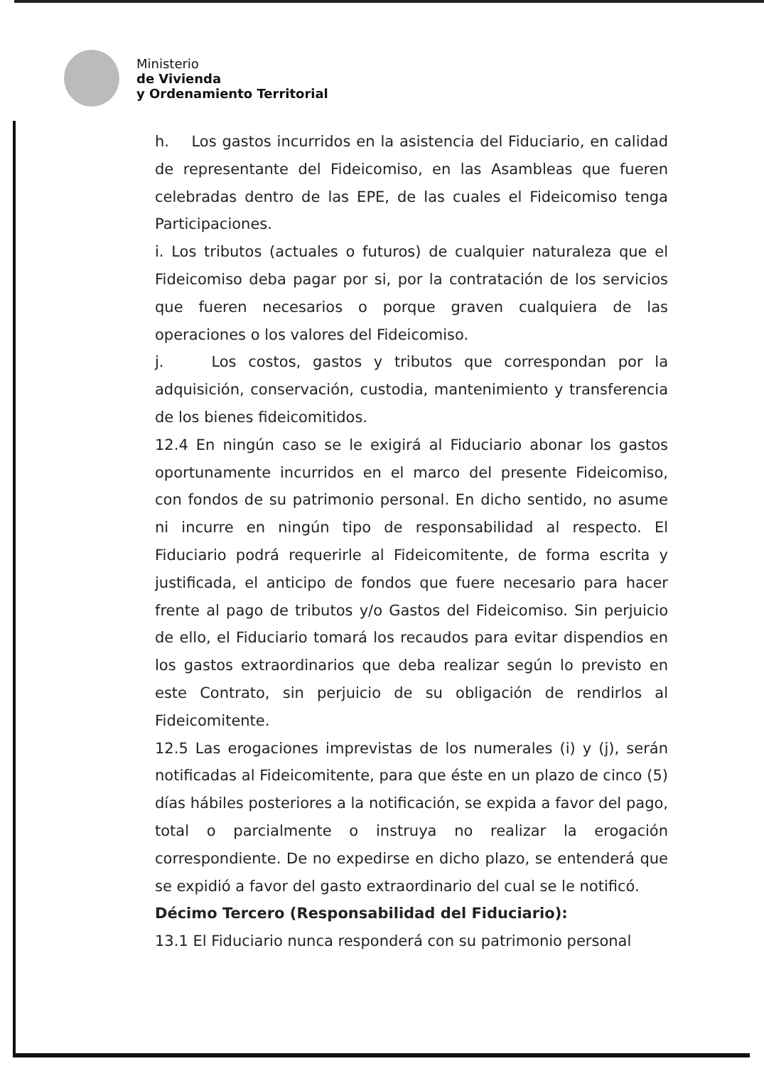Ministerio
de Vivienda
y Ordenamiento Territorial
h. Los gastos incurridos en la asistencia del Fiduciario, en calidad de representante del Fideicomiso, en las Asambleas que fueren celebradas dentro de las EPE, de las cuales el Fideicomiso tenga Participaciones.
i. Los tributos (actuales o futuros) de cualquier naturaleza que el Fideicomiso deba pagar por si, por la contratación de los servicios que fueren necesarios o porque graven cualquiera de las operaciones o los valores del Fideicomiso.
j. Los costos, gastos y tributos que correspondan por la adquisición, conservación, custodia, mantenimiento y transferencia de los bienes fideicomitidos.
12.4 En ningún caso se le exigirá al Fiduciario abonar los gastos oportunamente incurridos en el marco del presente Fideicomiso, con fondos de su patrimonio personal. En dicho sentido, no asume ni incurre en ningún tipo de responsabilidad al respecto. El Fiduciario podrá requerirle al Fideicomitente, de forma escrita y justificada, el anticipo de fondos que fuere necesario para hacer frente al pago de tributos y/o Gastos del Fideicomiso. Sin perjuicio de ello, el Fiduciario tomará los recaudos para evitar dispendios en los gastos extraordinarios que deba realizar según lo previsto en este Contrato, sin perjuicio de su obligación de rendirlos al Fideicomitente.
12.5 Las erogaciones imprevistas de los numerales (i) y (j), serán notificadas al Fideicomitente, para que éste en un plazo de cinco (5) días hábiles posteriores a la notificación, se expida a favor del pago, total o parcialmente o instruya no realizar la erogación correspondiente. De no expedirse en dicho plazo, se entenderá que se expidió a favor del gasto extraordinario del cual se le notificó.
Décimo Tercero (Responsabilidad del Fiduciario):
13.1 El Fiduciario nunca responderá con su patrimonio personal